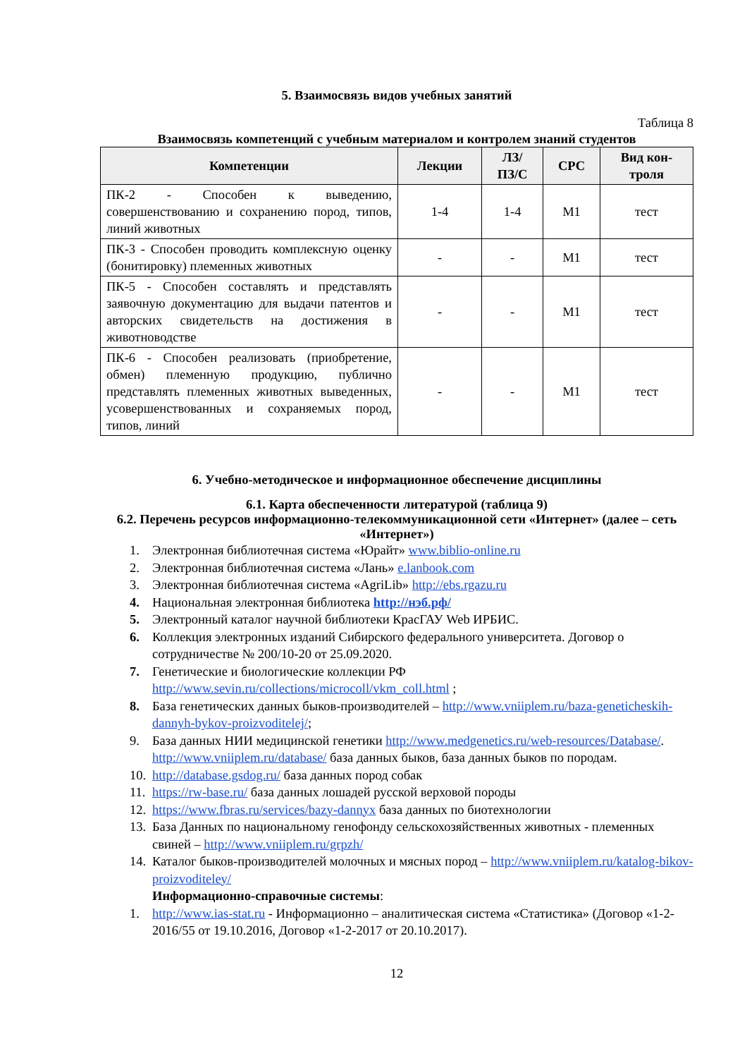5. Взаимосвязь видов учебных занятий
Таблица 8
Взаимосвязь компетенций с учебным материалом и контролем знаний студентов
| Компетенции | Лекции | ЛЗ/ ПЗ/С | СРС | Вид кон- троля |
| --- | --- | --- | --- | --- |
| ПК-2 - Способен к выведению, совершенствованию и сохранению пород, типов, линий животных | 1-4 | 1-4 | М1 | тест |
| ПК-3 - Способен проводить комплексную оценку (бонитировку) племенных животных | - | - | М1 | тест |
| ПК-5 - Способен составлять и представлять заявочную документацию для выдачи патентов и авторских свидетельств на достижения в животноводстве | - | - | М1 | тест |
| ПК-6 - Способен реализовать (приобретение, обмен) племенную продукцию, публично представлять племенных животных выведенных, усовершенствованных и сохраняемых пород, типов, линий | - | - | М1 | тест |
6. Учебно-методическое и информационное обеспечение дисциплины
6.1. Карта обеспеченности литературой (таблица 9)
6.2. Перечень ресурсов информационно-телекоммуникационной сети «Интернет» (далее – сеть «Интернет»)
1. Электронная библиотечная система «Юрайт» www.biblio-online.ru
2. Электронная библиотечная система «Лань» e.lanbook.com
3. Электронная библиотечная система «AgriLib» http://ebs.rgazu.ru
4. Национальная электронная библиотека http://нэб.рф/
5. Электронный каталог научной библиотеки КрасГАУ Web ИРБИС.
6. Коллекция электронных изданий Сибирского федерального университета. Договор о сотрудничестве № 200/10-20 от 25.09.2020.
7. Генетические и биологические коллекции РФ http://www.sevin.ru/collections/microcoll/vkm_coll.html ;
8. База генетических данных быков-производителей – http://www.vniiplem.ru/baza-geneticheskih-dannyh-bykov-proizvoditelej/;
9. База данных НИИ медицинской генетики http://www.medgenetics.ru/web-resources/Database/. http://www.vniiplem.ru/database/ база данных быков, база данных быков по породам.
10. http://database.gsdog.ru/ база данных пород собак
11. https://rw-base.ru/ база данных лошадей русской верховой породы
12. https://www.fbras.ru/services/bazy-dannyx база данных по биотехнологии
13. База Данных по национальному генофонду сельскохозяйственных животных - племенных свиней – http://www.vniiplem.ru/grpzh/
14. Каталог быков-производителей молочных и мясных пород – http://www.vniiplem.ru/katalog-bikov-proizvoditeley/
Информационно-справочные системы:
1. http://www.ias-stat.ru - Информационно – аналитическая система «Статистика» (Договор «1-2-2016/55 от 19.10.2016, Договор «1-2-2017 от 20.10.2017).
12